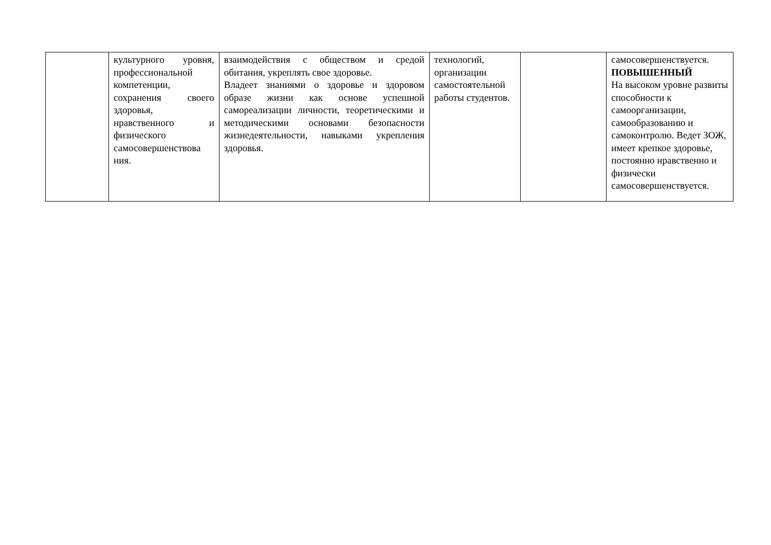| | культурного уровня, профессиональной компетенции, сохранения своего здоровья, нравственного и физического самосовершенствова ния. | взаимодействия с обществом и средой обитания, укреплять свое здоровье. Владеет знаниями о здоровье и здоровом образе жизни как основе успешной самореализации личности, теоретическими и методическими основами безопасности жизнедеятельности, навыками укрепления здоровья. | технологий, организации самостоятельной работы студентов. | | самосовершенствуется. ПОВЫШЕННЫЙ На высоком уровне развиты способности к самоорганизации, самообразованию и самоконтролю. Ведет ЗОЖ, имеет крепкое здоровье, постоянно нравственно и физически самосовершенствуется. |